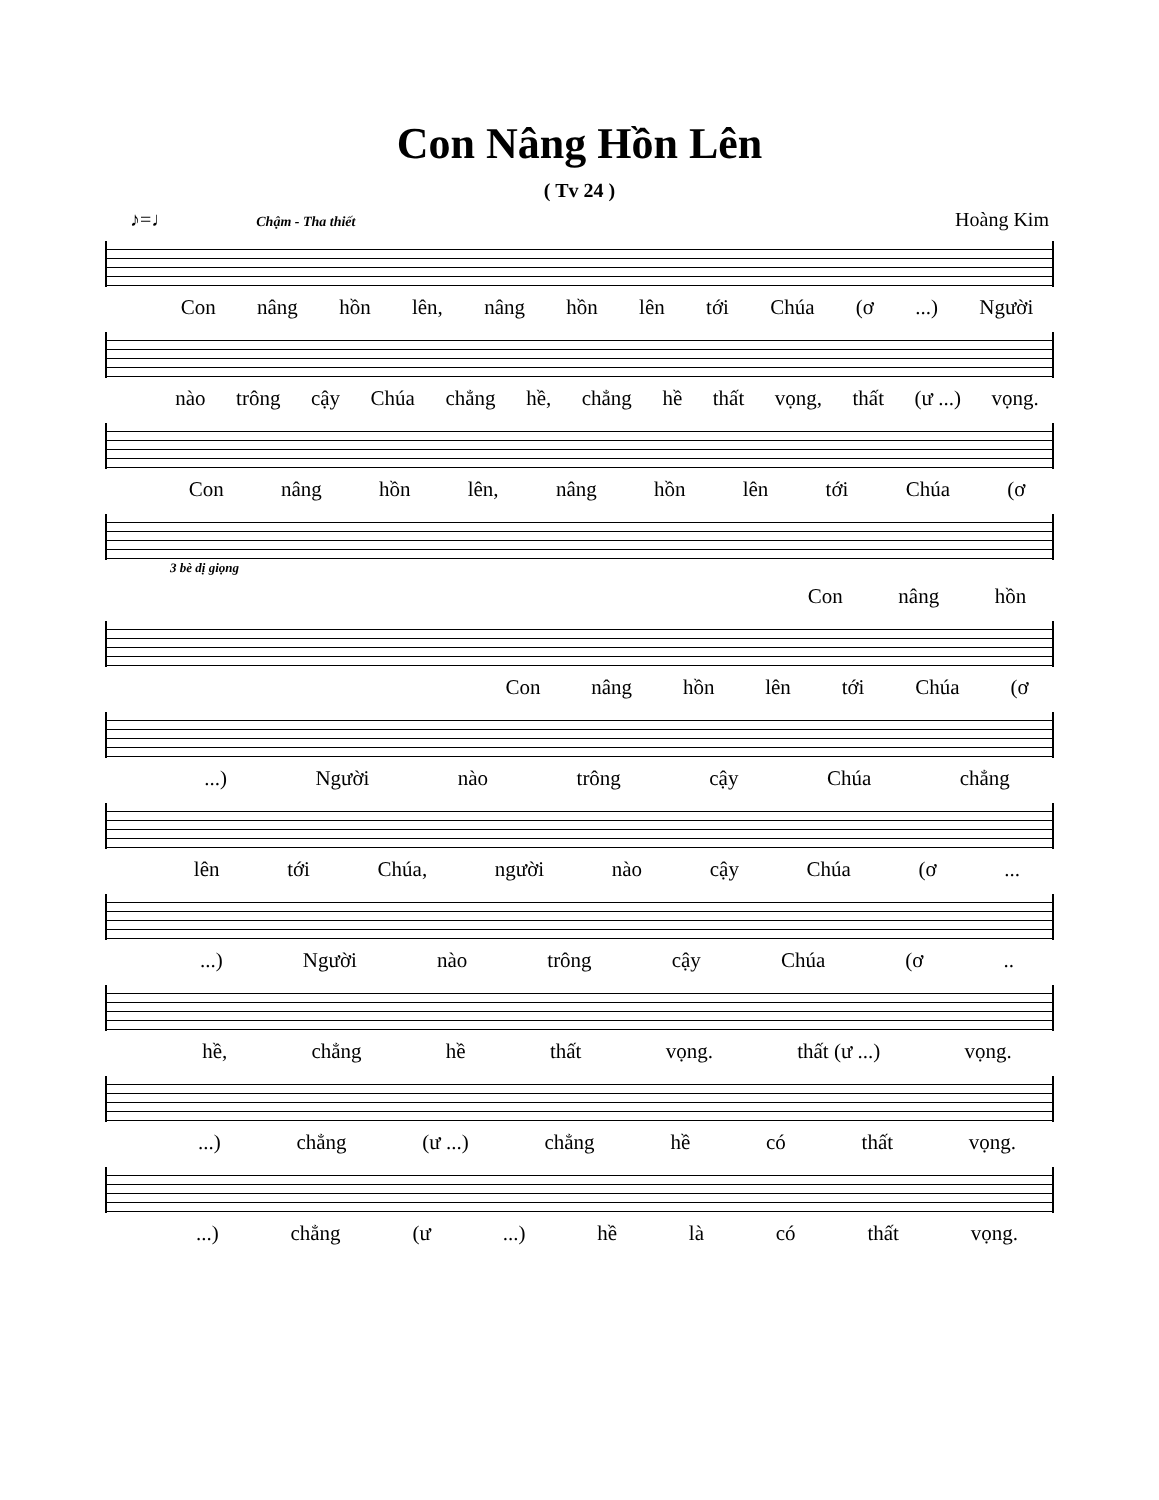Con Nâng Hồn Lên
( Tv 24 )
♪=♩ Chậm - Tha thiết Hoàng Kim
Con nâng hồn lên, nâng hồn lên tới Chúa (ơ...) Người
nào trông cậy Chúa chẳng hề, chẳng hề thất vọng, thất (ư ...) vọng.
Con nâng hồn lên, nâng hồn lên tới Chúa (ơ
3 bè dị giọng
Con nâng hồn
Con nâng hồn lên tới Chúa (ơ
...) Người nào trông cậy Chúa chẳng
lên tới Chúa, người nào cậy Chúa (ơ...
...) Người nào trông cậy Chúa (ơ..
hề, chẳng hề thất vọng. thất (ư ...) vọng.
...) chẳng (ư ...) chẳng hề có thất vọng.
...) chẳng (ư...) hề là có thất vọng.